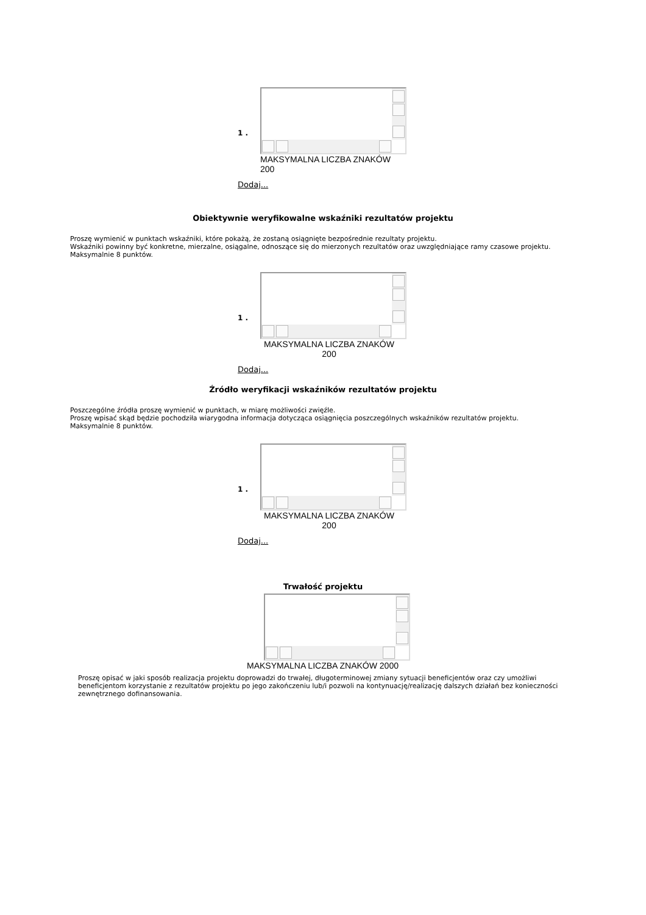1 .
MAKSYMALNA LICZBA ZNAKÓW
200
Dodaj...
Obiektywnie weryfikowalne wskaźniki rezultatów projektu
Proszę wymienić w punktach wskaźniki, które pokażą, że zostaną osiągnięte bezpośrednie rezultaty projektu.
Wskaźniki powinny być konkretne, mierzalne, osiągalne, odnoszące się do mierzonych rezultatów oraz uwzględniające ramy czasowe projektu.
Maksymalnie 8 punktów.
1 .
MAKSYMALNA LICZBA ZNAKÓW
200
Dodaj...
Źródło weryfikacji wskaźników rezultatów projektu
Poszczególne źródła proszę wymienić w punktach, w miarę możliwości zwięźle.
Proszę wpisać skąd będzie pochodziła wiarygodna informacja dotycząca osiągnięcia poszczególnych wskaźników rezultatów projektu.
Maksymalnie 8 punktów.
1 .
MAKSYMALNA LICZBA ZNAKÓW
200
Dodaj...
Trwałość projektu
MAKSYMALNA LICZBA ZNAKÓW 2000
Proszę opisać w jaki sposób realizacja projektu doprowadzi do trwałej, długoterminowej zmiany sytuacji beneficjentów oraz czy umożliwi beneficjentom korzystanie z rezultatów projektu po jego zakończeniu lub/i pozwoli na kontynuację/realizację dalszych działań bez konieczności zewnętrznego dofinansowania.